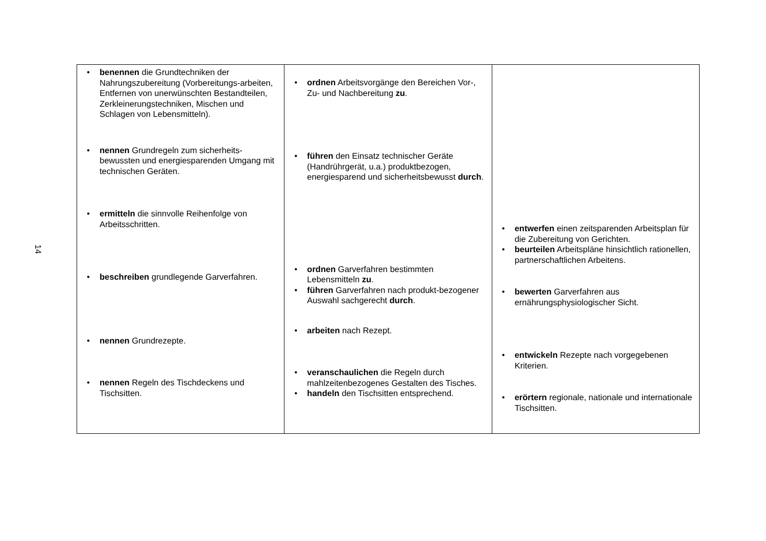14
| • benennen die Grundtechniken der Nahrungszubereitung (Vorbereitungs-arbeiten, Entfernen von unerwünschten Bestandteilen, Zerkleinerungstechniken, Mischen und Schlagen von Lebensmitteln). • nennen Grundregeln zum sicherheits-bewussten und energiesparenden Umgang mit technischen Geräten. • ermitteln die sinnvolle Reihenfolge von Arbeitsschritten. • beschreiben grundlegende Garverfahren. • nennen Grundrezepte. • nennen Regeln des Tischdeckens und Tischsitten. | • ordnen Arbeitsvorgänge den Bereichen Vor-, Zu- und Nachbereitung zu . • führen den Einsatz technischer Geräte (Handrührgerät, u.a.) produktbezogen, energiesparend und sicherheitsbewusst durch . • ordnen Garverfahren bestimmten Lebensmitteln zu . • führen Garverfahren nach produkt-bezogener Auswahl sachgerecht durch . • arbeiten nach Rezept. • veranschaulichen die Regeln durch mahlzeitenbezogenes Gestalten des Tisches. • handeln den Tischsitten entsprechend. | • entwerfen einen zeitsparenden Arbeitsplan für die Zubereitung von Gerichten. • beurteilen Arbeitspläne hinsichtlich rationellen, partnerschaftlichen Arbeitens. • bewerten Garverfahren aus ernährungsphysiologischer Sicht. • entwickeln Rezepte nach vorgegebenen Kriterien. • erörtern regionale, nationale und internationale Tischsitten. |